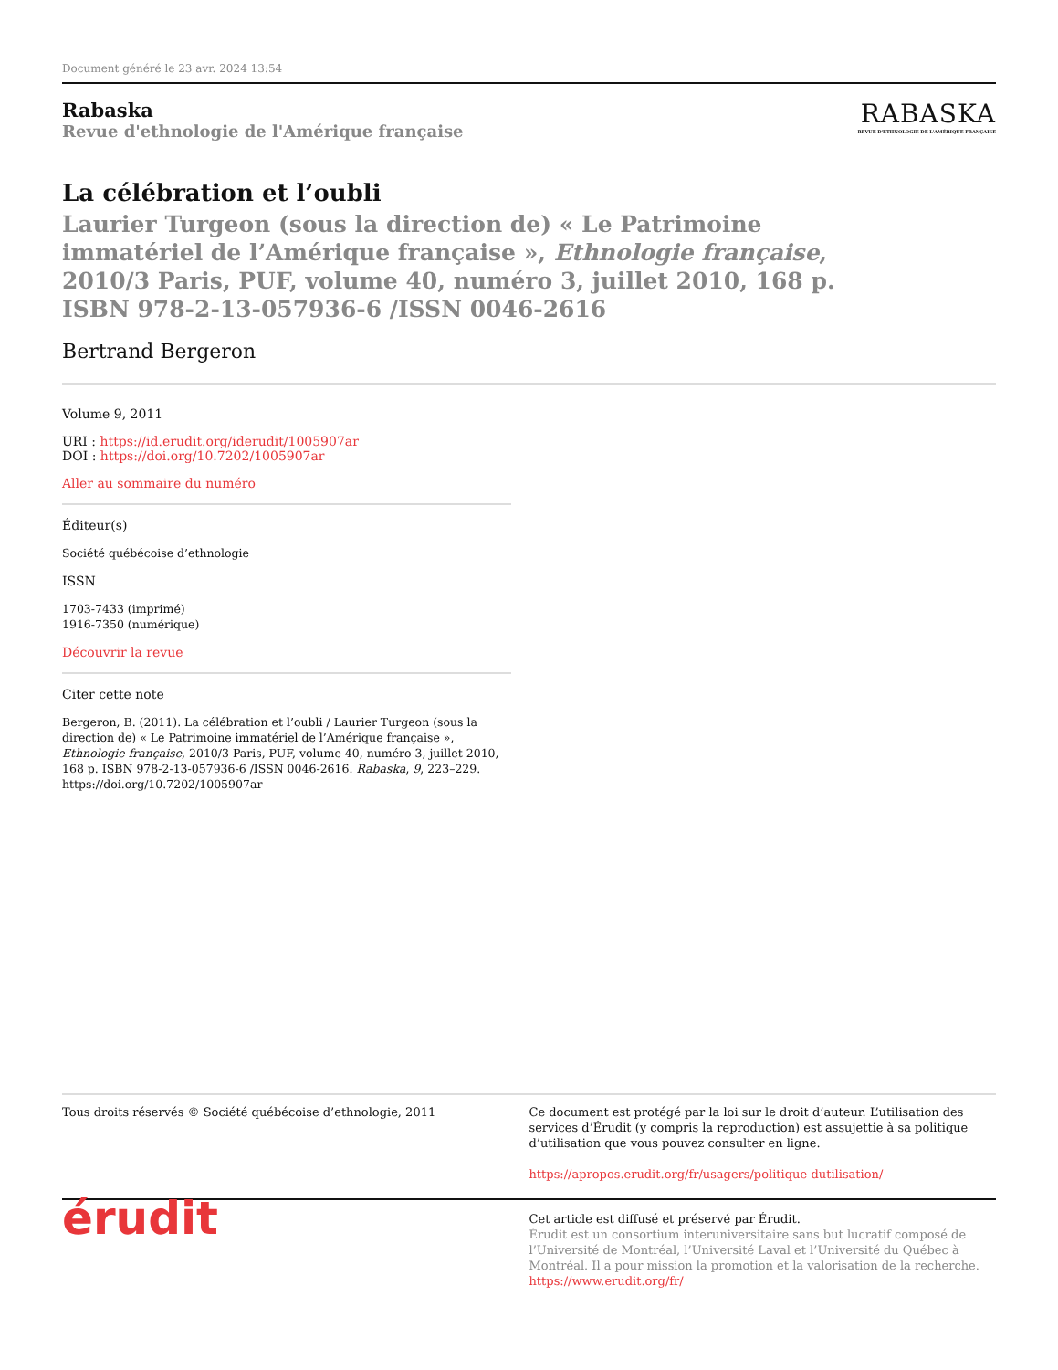Document généré le 23 avr. 2024 13:54
Rabaska
Revue d'ethnologie de l'Amérique française
RABASKA
REVUE D'ETHNOLOGIE DE L'AMÉRIQUE FRANÇAISE
La célébration et l’oubli
Laurier Turgeon (sous la direction de) « Le Patrimoine immatériel de l’Amérique française », Ethnologie française, 2010/3 Paris, PUF, volume 40, numéro 3, juillet 2010, 168 p. ISBN 978-2-13-057936-6 /ISSN 0046-2616
Bertrand Bergeron
Volume 9, 2011
URI : https://id.erudit.org/iderudit/1005907ar
DOI : https://doi.org/10.7202/1005907ar
Aller au sommaire du numéro
Éditeur(s)
Société québécoise d’ethnologie
ISSN
1703-7433 (imprimé)
1916-7350 (numérique)
Découvrir la revue
Citer cette note
Bergeron, B. (2011). La célébration et l’oubli / Laurier Turgeon (sous la direction de) « Le Patrimoine immatériel de l’Amérique française », Ethnologie française, 2010/3 Paris, PUF, volume 40, numéro 3, juillet 2010, 168 p. ISBN 978-2-13-057936-6 /ISSN 0046-2616. Rabaska, 9, 223–229. https://doi.org/10.7202/1005907ar
Tous droits réservés © Société québécoise d’ethnologie, 2011 Ce document est protégé par la loi sur le droit d’auteur. L’utilisation des services d’Érudit (y compris la reproduction) est assujettie à sa politique d’utilisation que vous pouvez consulter en ligne.
https://apropos.erudit.org/fr/usagers/politique-dutilisation/
érudit
Cet article est diffusé et préservé par Érudit.
Érudit est un consortium interuniversitaire sans but lucratif composé de l’Université de Montréal, l’Université Laval et l’Université du Québec à Montréal. Il a pour mission la promotion et la valorisation de la recherche.
https://www.erudit.org/fr/